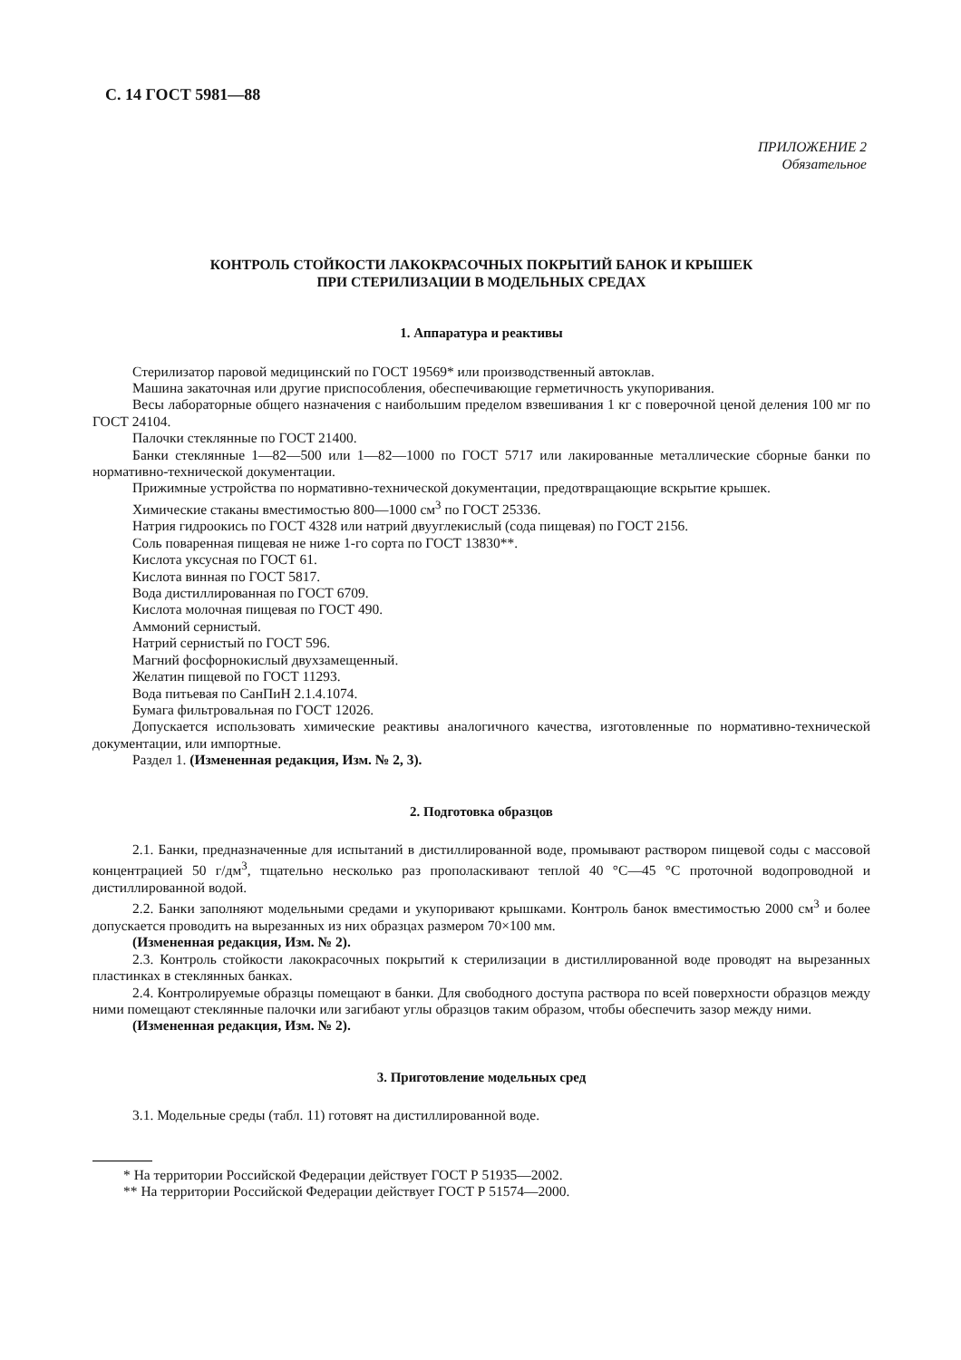С. 14 ГОСТ 5981—88
ПРИЛОЖЕНИЕ 2
Обязательное
КОНТРОЛЬ СТОЙКОСТИ ЛАКОКРАСОЧНЫХ ПОКРЫТИЙ БАНОК И КРЫШЕК
ПРИ СТЕРИЛИЗАЦИИ В МОДЕЛЬНЫХ СРЕДАХ
1. Аппаратура и реактивы
Стерилизатор паровой медицинский по ГОСТ 19569* или производственный автоклав.
Машина закаточная или другие приспособления, обеспечивающие герметичность укупоривания.
Весы лабораторные общего назначения с наибольшим пределом взвешивания 1 кг с поверочной ценой деления 100 мг по ГОСТ 24104.
Палочки стеклянные по ГОСТ 21400.
Банки стеклянные 1—82—500 или 1—82—1000 по ГОСТ 5717 или лакированные металлические сборные банки по нормативно-технической документации.
Прижимные устройства по нормативно-технической документации, предотвращающие вскрытие крышек.
Химические стаканы вместимостью 800—1000 см<sup>3</sup> по ГОСТ 25336.
Натрия гидроокись по ГОСТ 4328 или натрий двууглекислый (сода пищевая) по ГОСТ 2156.
Соль поваренная пищевая не ниже 1-го сорта по ГОСТ 13830**.
Кислота уксусная по ГОСТ 61.
Кислота винная по ГОСТ 5817.
Вода дистиллированная по ГОСТ 6709.
Кислота молочная пищевая по ГОСТ 490.
Аммоний сернистый.
Натрий сернистый по ГОСТ 596.
Магний фосфорнокислый двухзамещенный.
Желатин пищевой по ГОСТ 11293.
Вода питьевая по СанПиН 2.1.4.1074.
Бумага фильтровальная по ГОСТ 12026.
Допускается использовать химические реактивы аналогичного качества, изготовленные по нормативно-технической документации, или импортные.
Раздел 1. (Измененная редакция, Изм. № 2, 3).
2. Подготовка образцов
2.1. Банки, предназначенные для испытаний в дистиллированной воде, промывают раствором пищевой соды с массовой концентрацией 50 г/дм<sup>3</sup>, тщательно несколько раз прополаскивают теплой 40 °С—45 °С проточной водопроводной и дистиллированной водой.
2.2. Банки заполняют модельными средами и укупоривают крышками. Контроль банок вместимостью 2000 см<sup>3</sup> и более допускается проводить на вырезанных из них образцах размером 70×100 мм.
(Измененная редакция, Изм. № 2).
2.3. Контроль стойкости лакокрасочных покрытий к стерилизации в дистиллированной воде проводят на вырезанных пластинках в стеклянных банках.
2.4. Контролируемые образцы помещают в банки. Для свободного доступа раствора по всей поверхности образцов между ними помещают стеклянные палочки или загибают углы образцов таким образом, чтобы обеспечить зазор между ними.
(Измененная редакция, Изм. № 2).
3. Приготовление модельных сред
3.1. Модельные среды (табл. 11) готовят на дистиллированной воде.
* На территории Российской Федерации действует ГОСТ Р 51935—2002.
** На территории Российской Федерации действует ГОСТ Р 51574—2000.